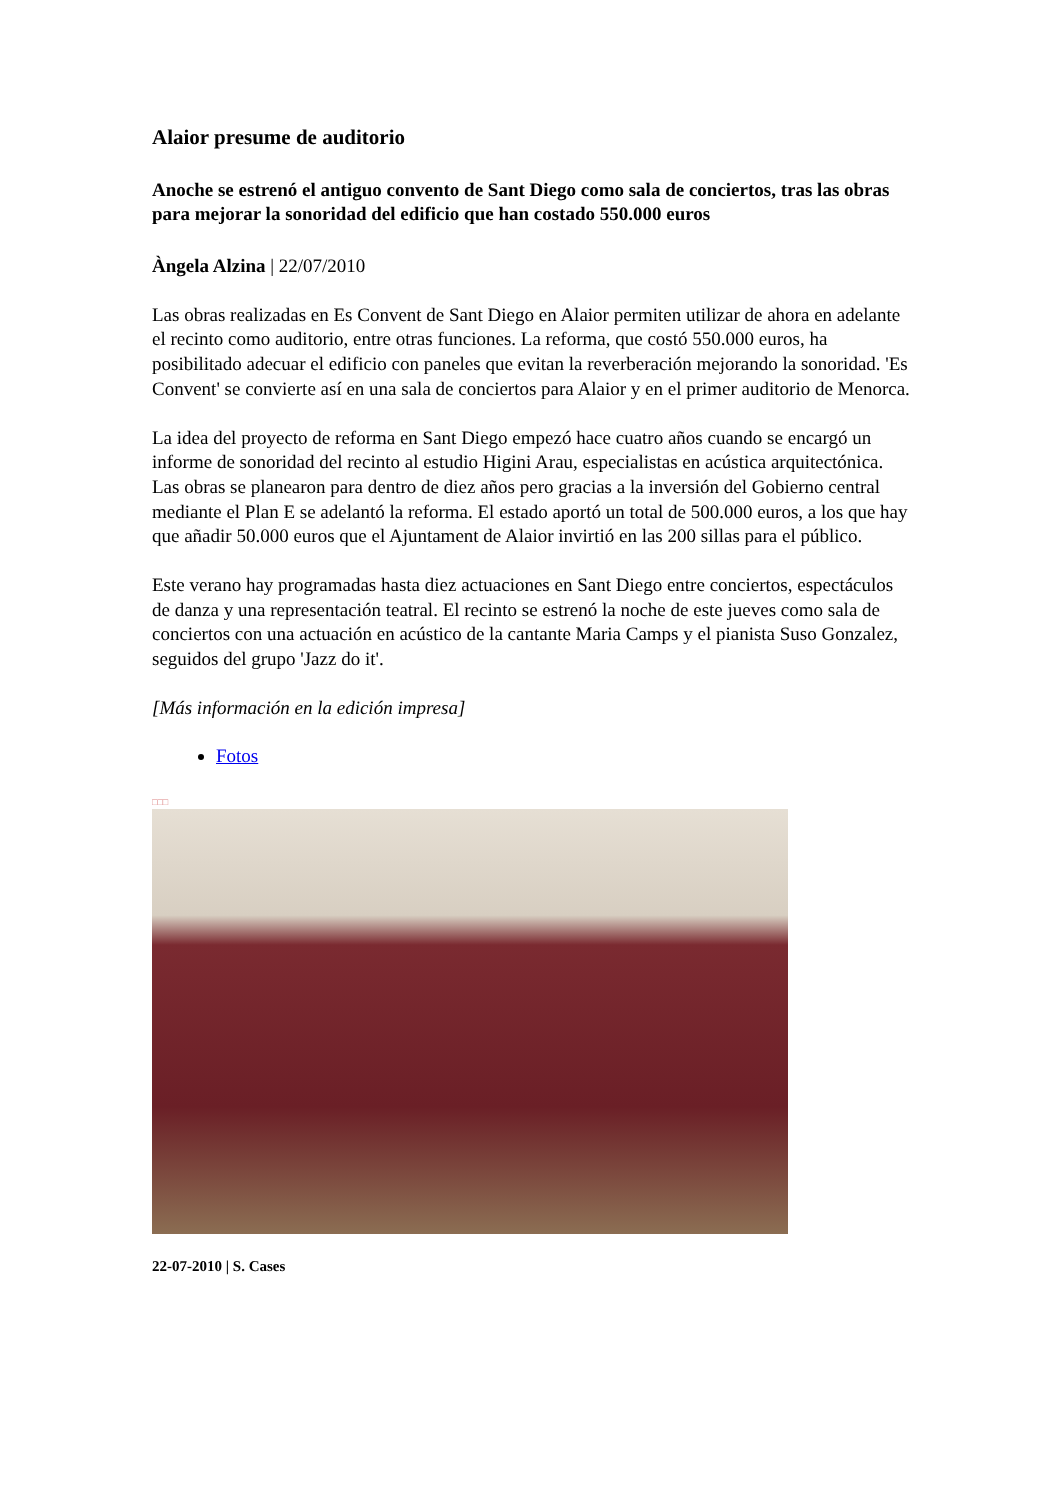Alaior presume de auditorio
Anoche se estrenó el antiguo convento de Sant Diego como sala de conciertos, tras las obras para mejorar la sonoridad del edificio que han costado 550.000 euros
Àngela Alzina | 22/07/2010
Las obras realizadas en Es Convent de Sant Diego en Alaior permiten utilizar de ahora en adelante el recinto como auditorio, entre otras funciones. La reforma, que costó 550.000 euros, ha posibilitado adecuar el edificio con paneles que evitan la reverberación mejorando la sonoridad. 'Es Convent' se convierte así en una sala de conciertos para Alaior y en el primer auditorio de Menorca.
La idea del proyecto de reforma en Sant Diego empezó hace cuatro años cuando se encargó un informe de sonoridad del recinto al estudio Higini Arau, especialistas en acústica arquitectónica. Las obras se planearon para dentro de diez años pero gracias a la inversión del Gobierno central mediante el Plan E se adelantó la reforma. El estado aportó un total de 500.000 euros, a los que hay que añadir 50.000 euros que el Ajuntament de Alaior invirtió en las 200 sillas para el público.
Este verano hay programadas hasta diez actuaciones en Sant Diego entre conciertos, espectáculos de danza y una representación teatral. El recinto se estrenó la noche de este jueves como sala de conciertos con una actuación en acústico de la cantante Maria Camps y el pianista Suso Gonzalez, seguidos del grupo 'Jazz do it'.
[Más información en la edición impresa]
Fotos
□□□
22-07-2010 | S. Cases